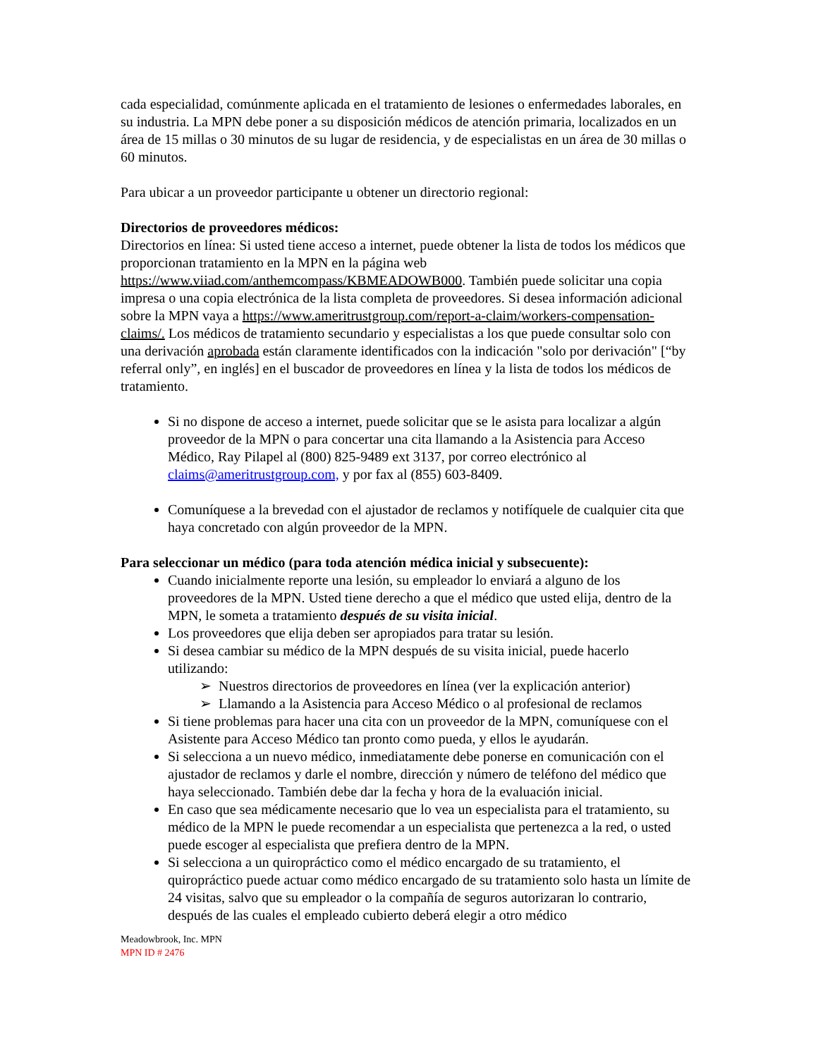cada especialidad, comúnmente aplicada en el tratamiento de lesiones o enfermedades laborales, en su industria. La MPN debe poner a su disposición médicos de atención primaria, localizados en un área de 15 millas o 30 minutos de su lugar de residencia, y de especialistas en un área de 30 millas o 60 minutos.
Para ubicar a un proveedor participante u obtener un directorio regional:
Directorios de proveedores médicos:
Directorios en línea: Si usted tiene acceso a internet, puede obtener la lista de todos los médicos que proporcionan tratamiento en la MPN en la página web https://www.viiad.com/anthemcompass/KBMEADOWB000. También puede solicitar una copia impresa o una copia electrónica de la lista completa de proveedores. Si desea información adicional sobre la MPN vaya a https://www.ameritrustgroup.com/report-a-claim/workers-compensation-claims/. Los médicos de tratamiento secundario y especialistas a los que puede consultar solo con una derivación aprobada están claramente identificados con la indicación "solo por derivación" [“by referral only”, en inglés] en el buscador de proveedores en línea y la lista de todos los médicos de tratamiento.
Si no dispone de acceso a internet, puede solicitar que se le asista para localizar a algún proveedor de la MPN o para concertar una cita llamando a la Asistencia para Acceso Médico, Ray Pilapel al (800) 825-9489 ext 3137, por correo electrónico al claims@ameritrustgroup.com, y por fax al (855) 603-8409.
Comuníquese a la brevedad con el ajustador de reclamos y notifíquele de cualquier cita que haya concretado con algún proveedor de la MPN.
Para seleccionar un médico (para toda atención médica inicial y subsecuente):
Cuando inicialmente reporte una lesión, su empleador lo enviará a alguno de los proveedores de la MPN. Usted tiene derecho a que el médico que usted elija, dentro de la MPN, le someta a tratamiento después de su visita inicial.
Los proveedores que elija deben ser apropiados para tratar su lesión.
Si desea cambiar su médico de la MPN después de su visita inicial, puede hacerlo utilizando:
➢ Nuestros directorios de proveedores en línea (ver la explicación anterior)
➢ Llamando a la Asistencia para Acceso Médico o al profesional de reclamos
Si tiene problemas para hacer una cita con un proveedor de la MPN, comuníquese con el Asistente para Acceso Médico tan pronto como pueda, y ellos le ayudarán.
Si selecciona a un nuevo médico, inmediatamente debe ponerse en comunicación con el ajustador de reclamos y darle el nombre, dirección y número de teléfono del médico que haya seleccionado. También debe dar la fecha y hora de la evaluación inicial.
En caso que sea médicamente necesario que lo vea un especialista para el tratamiento, su médico de la MPN le puede recomendar a un especialista que pertenezca a la red, o usted puede escoger al especialista que prefiera dentro de la MPN.
Si selecciona a un quiropráctico como el médico encargado de su tratamiento, el quiropráctico puede actuar como médico encargado de su tratamiento solo hasta un límite de 24 visitas, salvo que su empleador o la compañía de seguros autorizaran lo contrario, después de las cuales el empleado cubierto deberá elegir a otro médico
Meadowbrook, Inc. MPN
MPN ID # 2476